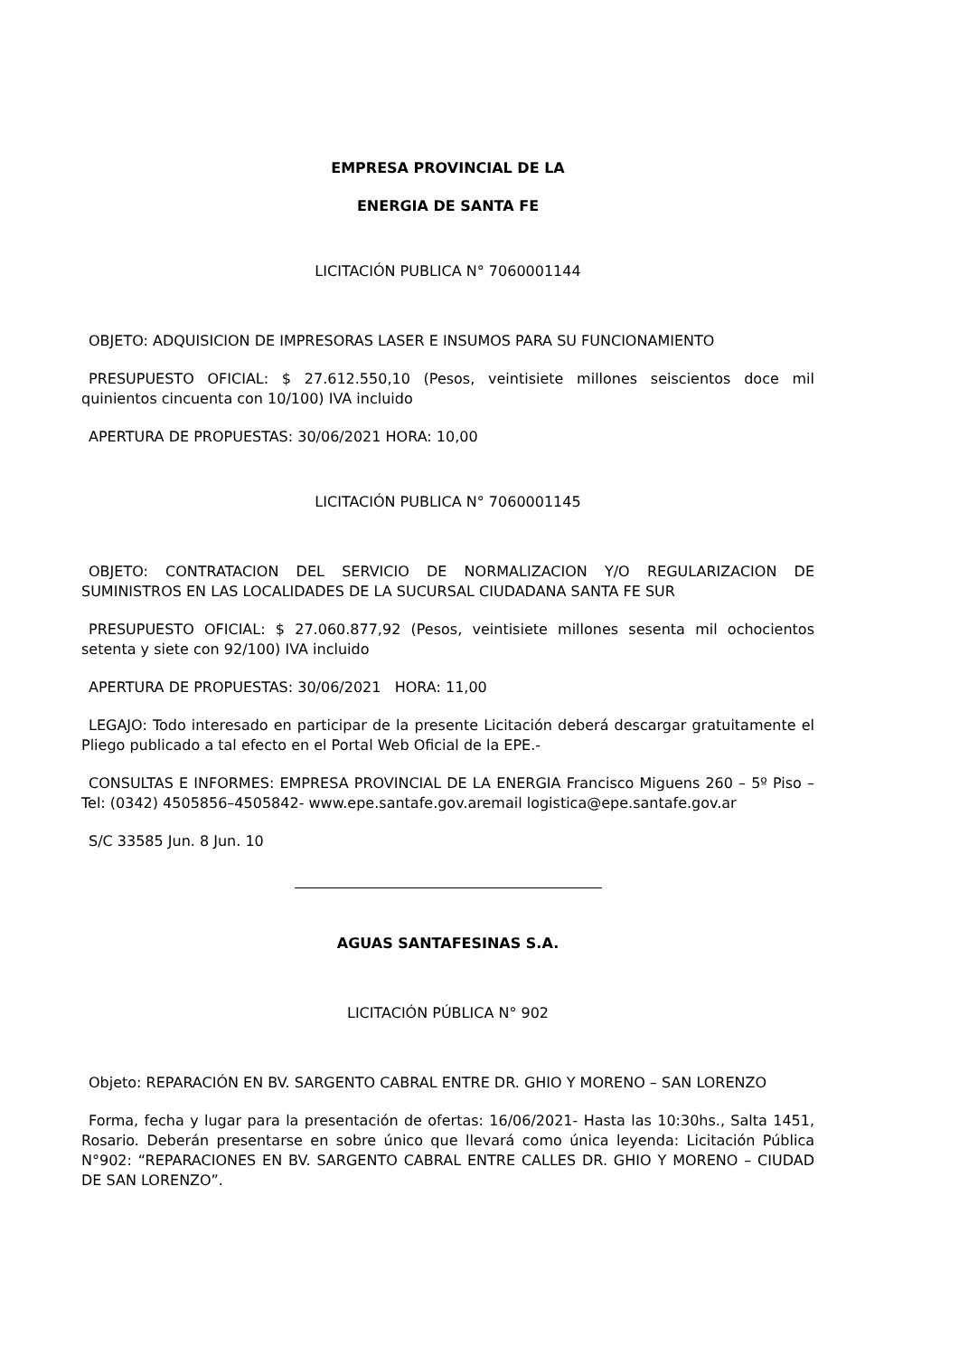EMPRESA PROVINCIAL DE LA
ENERGIA DE SANTA FE
LICITACIÓN PUBLICA N° 7060001144
OBJETO: ADQUISICION DE IMPRESORAS LASER E INSUMOS PARA SU FUNCIONAMIENTO
PRESUPUESTO OFICIAL: $ 27.612.550,10 (Pesos, veintisiete millones seiscientos doce mil quinientos cincuenta con 10/100) IVA incluido
APERTURA DE PROPUESTAS: 30/06/2021 HORA: 10,00
LICITACIÓN PUBLICA N° 7060001145
OBJETO: CONTRATACION DEL SERVICIO DE NORMALIZACION Y/O REGULARIZACION DE SUMINISTROS EN LAS LOCALIDADES DE LA SUCURSAL CIUDADANA SANTA FE SUR
PRESUPUESTO OFICIAL: $ 27.060.877,92 (Pesos, veintisiete millones sesenta mil ochocientos setenta y siete con 92/100) IVA incluido
APERTURA DE PROPUESTAS: 30/06/2021 HORA: 11,00
LEGAJO: Todo interesado en participar de la presente Licitación deberá descargar gratuitamente el Pliego publicado a tal efecto en el Portal Web Oficial de la EPE.-
CONSULTAS E INFORMES: EMPRESA PROVINCIAL DE LA ENERGIA Francisco Miguens 260 – 5º Piso – Tel: (0342) 4505856–4505842- www.epe.santafe.gov.aremail logistica@epe.santafe.gov.ar
S/C 33585 Jun. 8 Jun. 10
AGUAS SANTAFESINAS S.A.
LICITACIÓN PÚBLICA N° 902
Objeto: REPARACIÓN EN BV. SARGENTO CABRAL ENTRE DR. GHIO Y MORENO – SAN LORENZO
Forma, fecha y lugar para la presentación de ofertas: 16/06/2021- Hasta las 10:30hs., Salta 1451, Rosario. Deberán presentarse en sobre único que llevará como única leyenda: Licitación Pública N°902: “REPARACIONES EN BV. SARGENTO CABRAL ENTRE CALLES DR. GHIO Y MORENO – CIUDAD DE SAN LORENZO”.